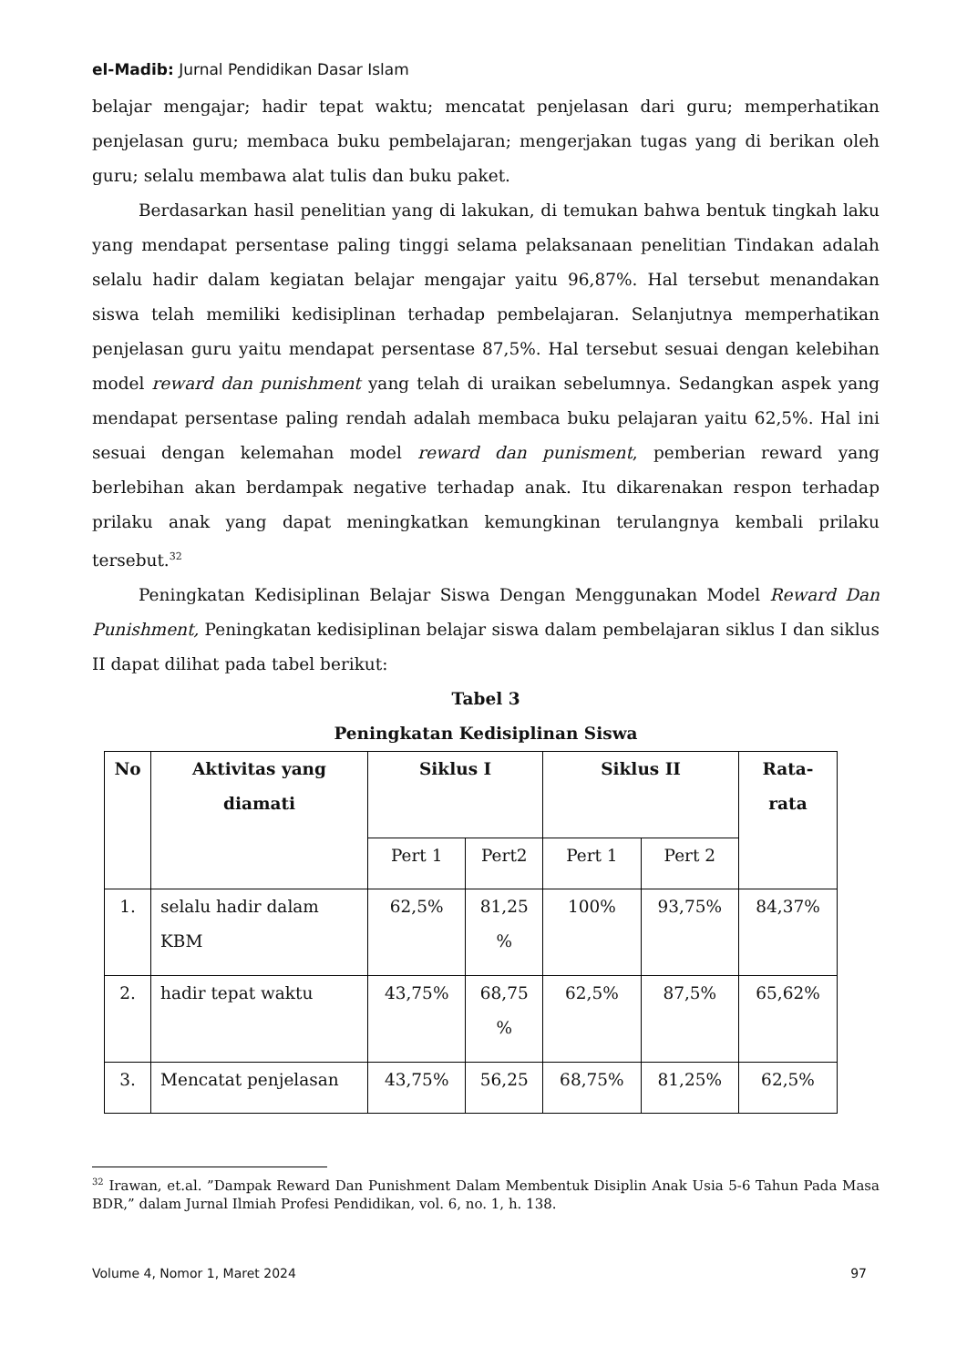el-Madib: Jurnal Pendidikan Dasar Islam
belajar mengajar; hadir tepat waktu; mencatat penjelasan dari guru; memperhatikan penjelasan guru; membaca buku pembelajaran; mengerjakan tugas yang di berikan oleh guru; selalu membawa alat tulis dan buku paket.
Berdasarkan hasil penelitian yang di lakukan, di temukan bahwa bentuk tingkah laku yang mendapat persentase paling tinggi selama pelaksanaan penelitian Tindakan adalah selalu hadir dalam kegiatan belajar mengajar yaitu 96,87%. Hal tersebut menandakan siswa telah memiliki kedisiplinan terhadap pembelajaran. Selanjutnya memperhatikan penjelasan guru yaitu mendapat persentase 87,5%. Hal tersebut sesuai dengan kelebihan model reward dan punishment yang telah di uraikan sebelumnya. Sedangkan aspek yang mendapat persentase paling rendah adalah membaca buku pelajaran yaitu 62,5%. Hal ini sesuai dengan kelemahan model reward dan punisment, pemberian reward yang berlebihan akan berdampak negative terhadap anak. Itu dikarenakan respon terhadap prilaku anak yang dapat meningkatkan kemungkinan terulangnya kembali prilaku tersebut.<sup>32</sup>
Peningkatan Kedisiplinan Belajar Siswa Dengan Menggunakan Model Reward Dan Punishment, Peningkatan kedisiplinan belajar siswa dalam pembelajaran siklus I dan siklus II dapat dilihat pada tabel berikut:
Tabel 3
Peningkatan Kedisiplinan Siswa
| No | Aktivitas yang diamati | Siklus I | | Siklus II | | Rata- rata |
| --- | --- | --- | --- | --- | --- | --- |
| | | Pert 1 | Pert2 | Pert 1 | Pert 2 | |
| 1. | selalu hadir dalam KBM | 62,5% | 81,25 % | 100% | 93,75% | 84,37% |
| 2. | hadir tepat waktu | 43,75% | 68,75 % | 62,5% | 87,5% | 65,62% |
| 3. | Mencatat penjelasan | 43,75% | 56,25 | 68,75% | 81,25% | 62,5% |
<sup>32</sup> Irawan, et.al. ”Dampak Reward Dan Punishment Dalam Membentuk Disiplin Anak Usia 5-6 Tahun Pada Masa BDR,” dalam Jurnal Ilmiah Profesi Pendidikan, vol. 6, no. 1, h. 138.
Volume 4, Nomor 1, Maret 2024 97